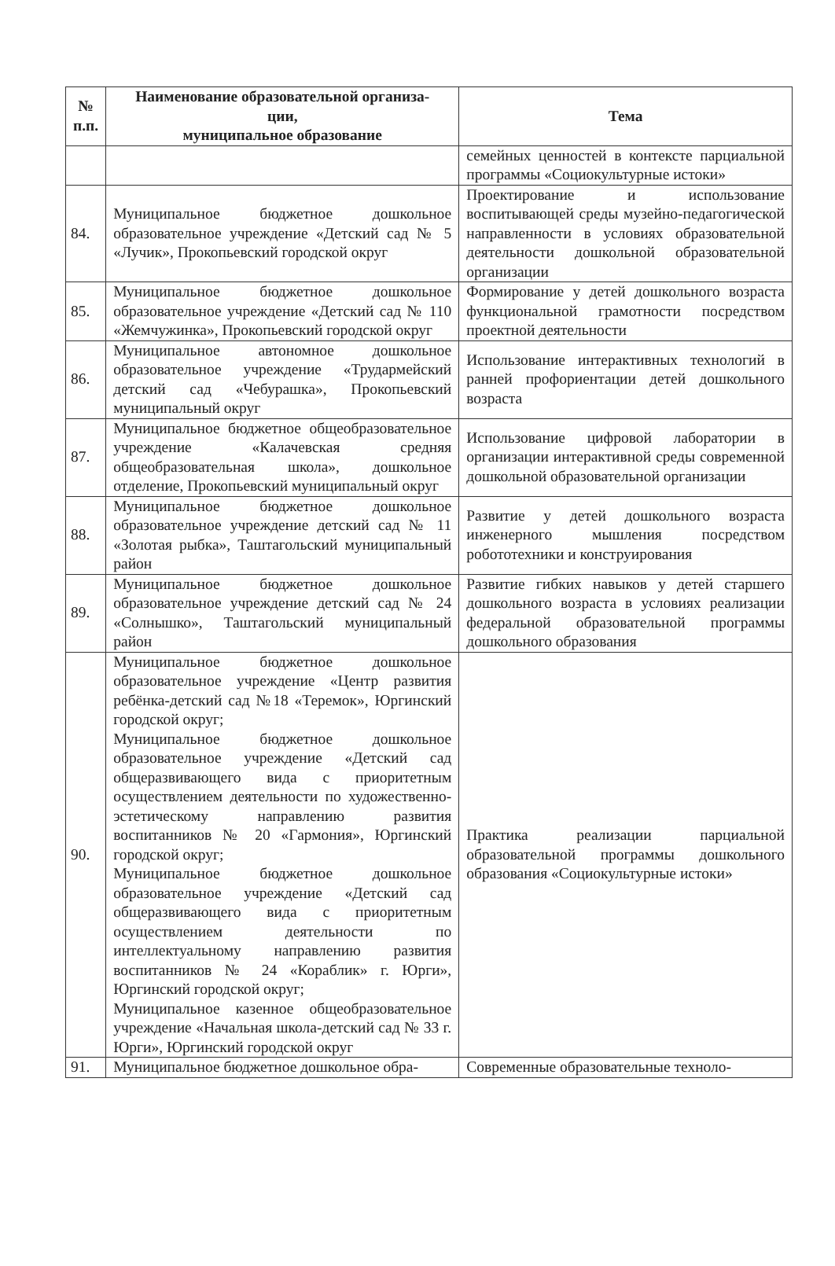| № п.п. | Наименование образовательной организа- ции, муниципальное образование | Тема |
| --- | --- | --- |
| | | семейных ценностей в контексте парциальной программы «Социокультурные истоки» |
| 84. | Муниципальное бюджетное дошкольное образовательное учреждение «Детский сад № 5 «Лучик», Прокопьевский городской округ | Проектирование и использование воспитывающей среды музейно-педагогической направленности в условиях образовательной деятельности дошкольной образовательной организации |
| 85. | Муниципальное бюджетное дошкольное образовательное учреждение «Детский сад № 110 «Жемчужинка», Прокопьевский городской округ | Формирование у детей дошкольного возраста функциональной грамотности посредством проектной деятельности |
| 86. | Муниципальное автономное дошкольное образовательное учреждение «Трудармейский детский сад «Чебурашка», Прокопьевский муниципальный округ | Использование интерактивных технологий в ранней профориентации детей дошкольного возраста |
| 87. | Муниципальное бюджетное общеобразовательное учреждение «Калачевская средняя общеобразовательная школа», дошкольное отделение, Прокопьевский муниципальный округ | Использование цифровой лаборатории в организации интерактивной среды современной дошкольной образовательной организации |
| 88. | Муниципальное бюджетное дошкольное образовательное учреждение детский сад № 11 «Золотая рыбка», Таштагольский муниципальный район | Развитие у детей дошкольного возраста инженерного мышления посредством робототехники и конструирования |
| 89. | Муниципальное бюджетное дошкольное образовательное учреждение детский сад № 24 «Солнышко», Таштагольский муниципальный район | Развитие гибких навыков у детей старшего дошкольного возраста в условиях реализации федеральной образовательной программы дошкольного образования |
| 90. | Муниципальное бюджетное дошкольное образовательное учреждение «Центр развития ребёнка-детский сад №18 «Теремок», Юргинский городской округ; Муниципальное бюджетное дошкольное образовательное учреждение «Детский сад общеразвивающего вида с приоритетным осуществлением деятельности по художественно-эстетическому направлению развития воспитанников № 20 «Гармония», Юргинский городской округ; Муниципальное бюджетное дошкольное образовательное учреждение «Детский сад общеразвивающего вида с приоритетным осуществлением деятельности по интеллектуальному направлению развития воспитанников № 24 «Кораблик» г. Юрги», Юргинский городской округ; Муниципальное казенное общеобразовательное учреждение «Начальная школа-детский сад № 33 г. Юрги», Юргинский городской округ | Практика реализации парциальной образовательной программы дошкольного образования «Социокультурные истоки» |
| 91. | Муниципальное бюджетное дошкольное обра- | Современные образовательные техноло- |